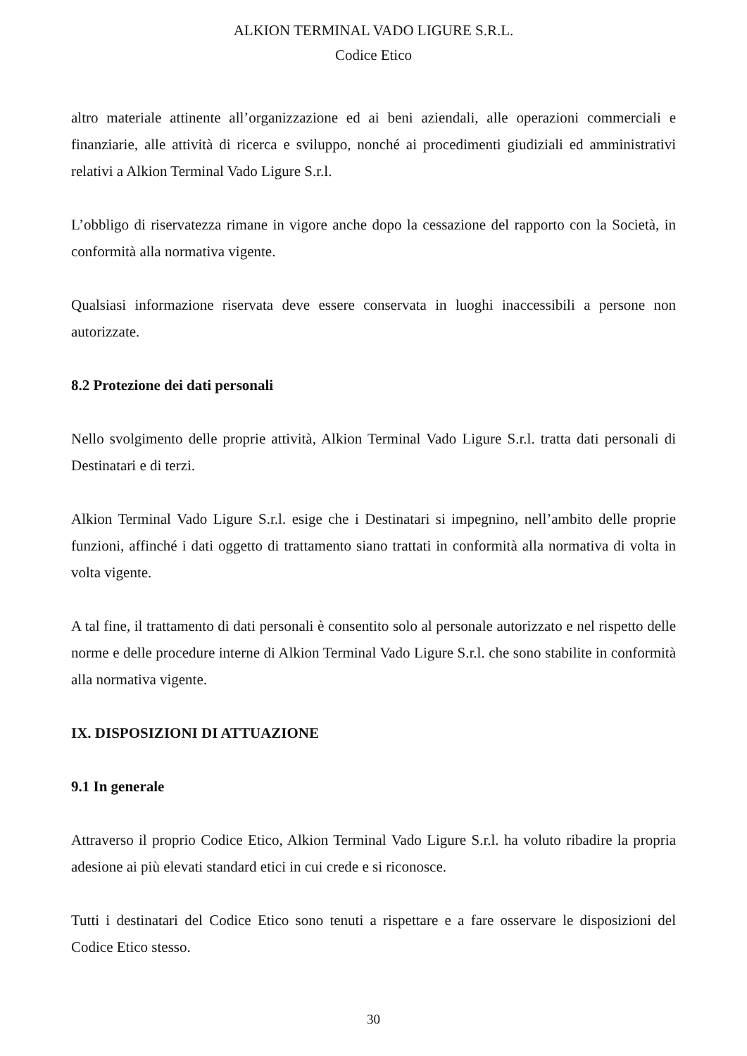ALKION TERMINAL VADO LIGURE S.R.L.
Codice Etico
altro materiale attinente all’organizzazione ed ai beni aziendali, alle operazioni commerciali e finanziarie, alle attività di ricerca e sviluppo, nonché ai procedimenti giudiziali ed amministrativi relativi a Alkion Terminal Vado Ligure S.r.l.
L’obbligo di riservatezza rimane in vigore anche dopo la cessazione del rapporto con la Società, in conformità alla normativa vigente.
Qualsiasi informazione riservata deve essere conservata in luoghi inaccessibili a persone non autorizzate.
8.2 Protezione dei dati personali
Nello svolgimento delle proprie attività, Alkion Terminal Vado Ligure S.r.l. tratta dati personali di Destinatari e di terzi.
Alkion Terminal Vado Ligure S.r.l. esige che i Destinatari si impegnino, nell’ambito delle proprie funzioni, affinché i dati oggetto di trattamento siano trattati in conformità alla normativa di volta in volta vigente.
A tal fine, il trattamento di dati personali è consentito solo al personale autorizzato e nel rispetto delle norme e delle procedure interne di Alkion Terminal Vado Ligure S.r.l. che sono stabilite in conformità alla normativa vigente.
IX. DISPOSIZIONI DI ATTUAZIONE
9.1 In generale
Attraverso il proprio Codice Etico, Alkion Terminal Vado Ligure S.r.l. ha voluto ribadire la propria adesione ai più elevati standard etici in cui crede e si riconosce.
Tutti i destinatari del Codice Etico sono tenuti a rispettare e a fare osservare le disposizioni del Codice Etico stesso.
30